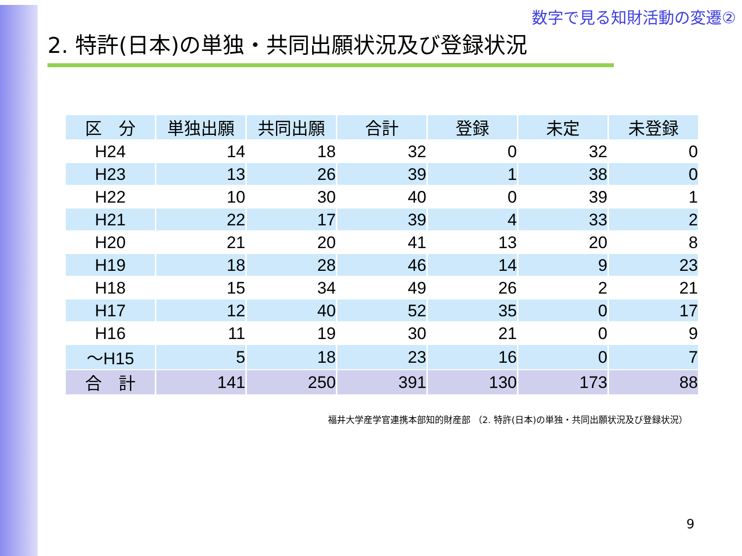数字で見る知財活動の変遷②
2. 特許(日本)の単独・共同出願状況及び登録状況
| 区 分 | 単独出願 | 共同出願 | 合計 | 登録 | 未定 | 未登録 |
| --- | --- | --- | --- | --- | --- | --- |
| H24 | 14 | 18 | 32 | 0 | 32 | 0 |
| H23 | 13 | 26 | 39 | 1 | 38 | 0 |
| H22 | 10 | 30 | 40 | 0 | 39 | 1 |
| H21 | 22 | 17 | 39 | 4 | 33 | 2 |
| H20 | 21 | 20 | 41 | 13 | 20 | 8 |
| H19 | 18 | 28 | 46 | 14 | 9 | 23 |
| H18 | 15 | 34 | 49 | 26 | 2 | 21 |
| H17 | 12 | 40 | 52 | 35 | 0 | 17 |
| H16 | 11 | 19 | 30 | 21 | 0 | 9 |
| ～H15 | 5 | 18 | 23 | 16 | 0 | 7 |
| 合 計 | 141 | 250 | 391 | 130 | 173 | 88 |
福井大学産学官連携本部知的財産部 （2. 特許(日本)の単独・共同出願状況及び登録状況）
9